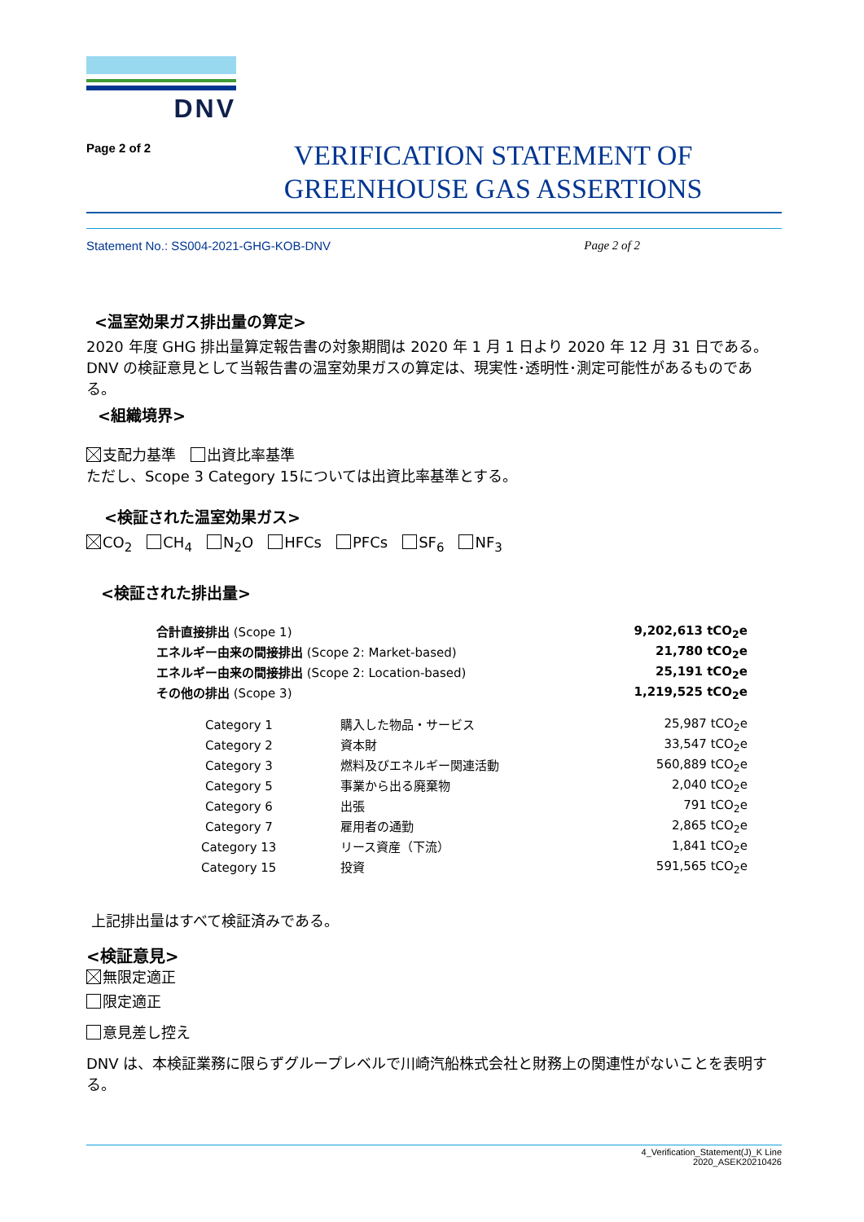DNV
Page 2 of 2
VERIFICATION STATEMENT OF
GREENHOUSE GAS ASSERTIONS
Statement No.: SS004-2021-GHG-KOB-DNV Page 2 of 2
<温室効果ガス排出量の算定>
2020 年度 GHG 排出量算定報告書の対象期間は 2020 年 1 月 1 日より 2020 年 12 月 31 日である。DNV の検証意見として当報告書の温室効果ガスの算定は、現実性･透明性･測定可能性があるものである。
<組織境界>
支配力基準　 出資比率基準
ただし、Scope 3 Category 15については出資比率基準とする。
<検証された温室効果ガス>
CO<sub>2</sub>　 CH<sub>4</sub>　 N<sub>2</sub>O　 HFCs　 PFCs　 SF<sub>6</sub>　 NF<sub>3</sub>
<検証された排出量>
| 合計直接排出 (Scope 1) | | 9,202,613 tCO<sub>2</sub>e |
| エネルギー由来の間接排出 (Scope 2: Market-based) | | 21,780 tCO<sub>2</sub>e |
| エネルギー由来の間接排出 (Scope 2: Location-based) | | 25,191 tCO<sub>2</sub>e |
| その他の排出 (Scope 3) | | 1,219,525 tCO<sub>2</sub>e |
| Category 1 | 購入した物品・サービス | 25,987 tCO<sub>2</sub>e |
| Category 2 | 資本財 | 33,547 tCO<sub>2</sub>e |
| Category 3 | 燃料及びエネルギー関連活動 | 560,889 tCO<sub>2</sub>e |
| Category 5 | 事業から出る廃棄物 | 2,040 tCO<sub>2</sub>e |
| Category 6 | 出張 | 791 tCO<sub>2</sub>e |
| Category 7 | 雇用者の通勤 | 2,865 tCO<sub>2</sub>e |
| Category 13 | リース資産（下流） | 1,841 tCO<sub>2</sub>e |
| Category 15 | 投資 | 591,565 tCO<sub>2</sub>e |
上記排出量はすべて検証済みである。
<検証意見>
無限定適正
限定適正
意見差し控え
DNV は、本検証業務に限らずグループレベルで川崎汽船株式会社と財務上の関連性がないことを表明する。
4_Verification_Statement(J)_K Line
2020_ASEK20210426